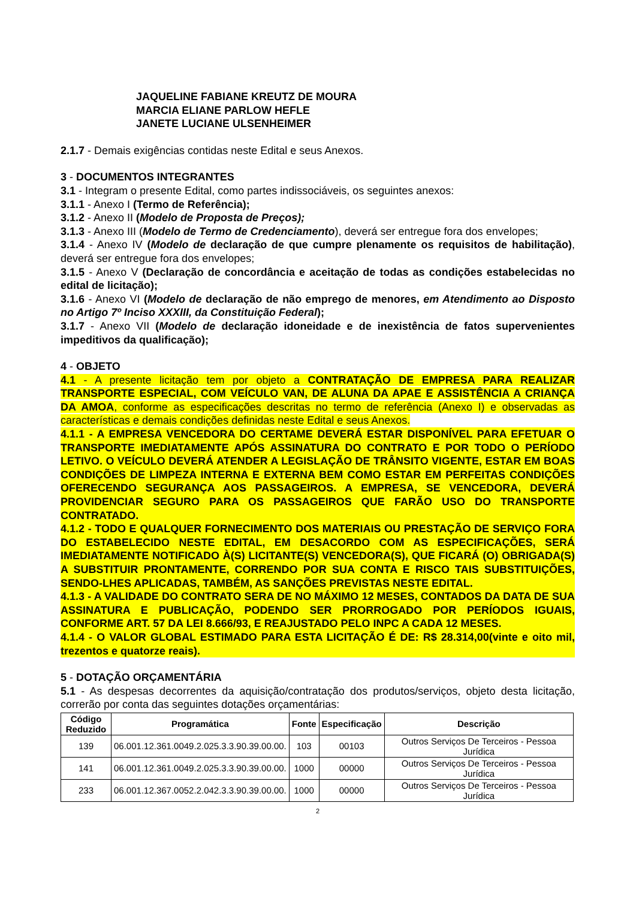JAQUELINE FABIANE KREUTZ DE MOURA
MARCIA ELIANE PARLOW HEFLE
JANETE LUCIANE ULSENHEIMER
2.1.7 - Demais exigências contidas neste Edital e seus Anexos.
3 - DOCUMENTOS INTEGRANTES
3.1 - Integram o presente Edital, como partes indissociáveis, os seguintes anexos:
3.1.1 - Anexo I (Termo de Referência);
3.1.2 - Anexo II (Modelo de Proposta de Preços);
3.1.3 - Anexo III (Modelo de Termo de Credenciamento), deverá ser entregue fora dos envelopes;
3.1.4 - Anexo IV (Modelo de declaração de que cumpre plenamente os requisitos de habilitação), deverá ser entregue fora dos envelopes;
3.1.5 - Anexo V (Declaração de concordância e aceitação de todas as condições estabelecidas no edital de licitação);
3.1.6 - Anexo VI (Modelo de declaração de não emprego de menores, em Atendimento ao Disposto no Artigo 7º Inciso XXXIII, da Constituição Federal);
3.1.7 - Anexo VII (Modelo de declaração idoneidade e de inexistência de fatos supervenientes impeditivos da qualificação);
4 - OBJETO
4.1 - A presente licitação tem por objeto a CONTRATAÇÃO DE EMPRESA PARA REALIZAR TRANSPORTE ESPECIAL, COM VEÍCULO VAN, DE ALUNA DA APAE E ASSISTÊNCIA A CRIANÇA DA AMOA, conforme as especificações descritas no termo de referência (Anexo I) e observadas as características e demais condições definidas neste Edital e seus Anexos.
4.1.1 - A EMPRESA VENCEDORA DO CERTAME DEVERÁ ESTAR DISPONÍVEL PARA EFETUAR O TRANSPORTE IMEDIATAMENTE APÓS ASSINATURA DO CONTRATO E POR TODO O PERÍODO LETIVO. O VEÍCULO DEVERÁ ATENDER A LEGISLAÇÃO DE TRÂNSITO VIGENTE, ESTAR EM BOAS CONDIÇÕES DE LIMPEZA INTERNA E EXTERNA BEM COMO ESTAR EM PERFEITAS CONDIÇÕES OFERECENDO SEGURANÇA AOS PASSAGEIROS. A EMPRESA, SE VENCEDORA, DEVERÁ PROVIDENCIAR SEGURO PARA OS PASSAGEIROS QUE FARÃO USO DO TRANSPORTE CONTRATADO.
4.1.2 - TODO E QUALQUER FORNECIMENTO DOS MATERIAIS OU PRESTAÇÃO DE SERVIÇO FORA DO ESTABELECIDO NESTE EDITAL, EM DESACORDO COM AS ESPECIFICAÇÕES, SERÁ IMEDIATAMENTE NOTIFICADO À(S) LICITANTE(S) VENCEDORA(S), QUE FICARÁ (O) OBRIGADA(S) A SUBSTITUIR PRONTAMENTE, CORRENDO POR SUA CONTA E RISCO TAIS SUBSTITUIÇÕES, SENDO-LHES APLICADAS, TAMBÉM, AS SANÇÕES PREVISTAS NESTE EDITAL.
4.1.3 - A VALIDADE DO CONTRATO SERA DE NO MÁXIMO 12 MESES, CONTADOS DA DATA DE SUA ASSINATURA E PUBLICAÇÃO, PODENDO SER PRORROGADO POR PERÍODOS IGUAIS, CONFORME ART. 57 DA LEI 8.666/93, E REAJUSTADO PELO INPC A CADA 12 MESES.
4.1.4 - O VALOR GLOBAL ESTIMADO PARA ESTA LICITAÇÃO É DE: R$ 28.314,00(vinte e oito mil, trezentos e quatorze reais).
5 - DOTAÇÃO ORÇAMENTÁRIA
5.1 - As despesas decorrentes da aquisição/contratação dos produtos/serviços, objeto desta licitação, correrão por conta das seguintes dotações orçamentárias:
| Código Reduzido | Programática | Fonte | Especificação | Descrição |
| --- | --- | --- | --- | --- |
| 139 | 06.001.12.361.0049.2.025.3.3.90.39.00.00. | 103 | 00103 | Outros Serviços De Terceiros - Pessoa Jurídica |
| 141 | 06.001.12.361.0049.2.025.3.3.90.39.00.00. | 1000 | 00000 | Outros Serviços De Terceiros - Pessoa Jurídica |
| 233 | 06.001.12.367.0052.2.042.3.3.90.39.00.00. | 1000 | 00000 | Outros Serviços De Terceiros - Pessoa Jurídica |
2